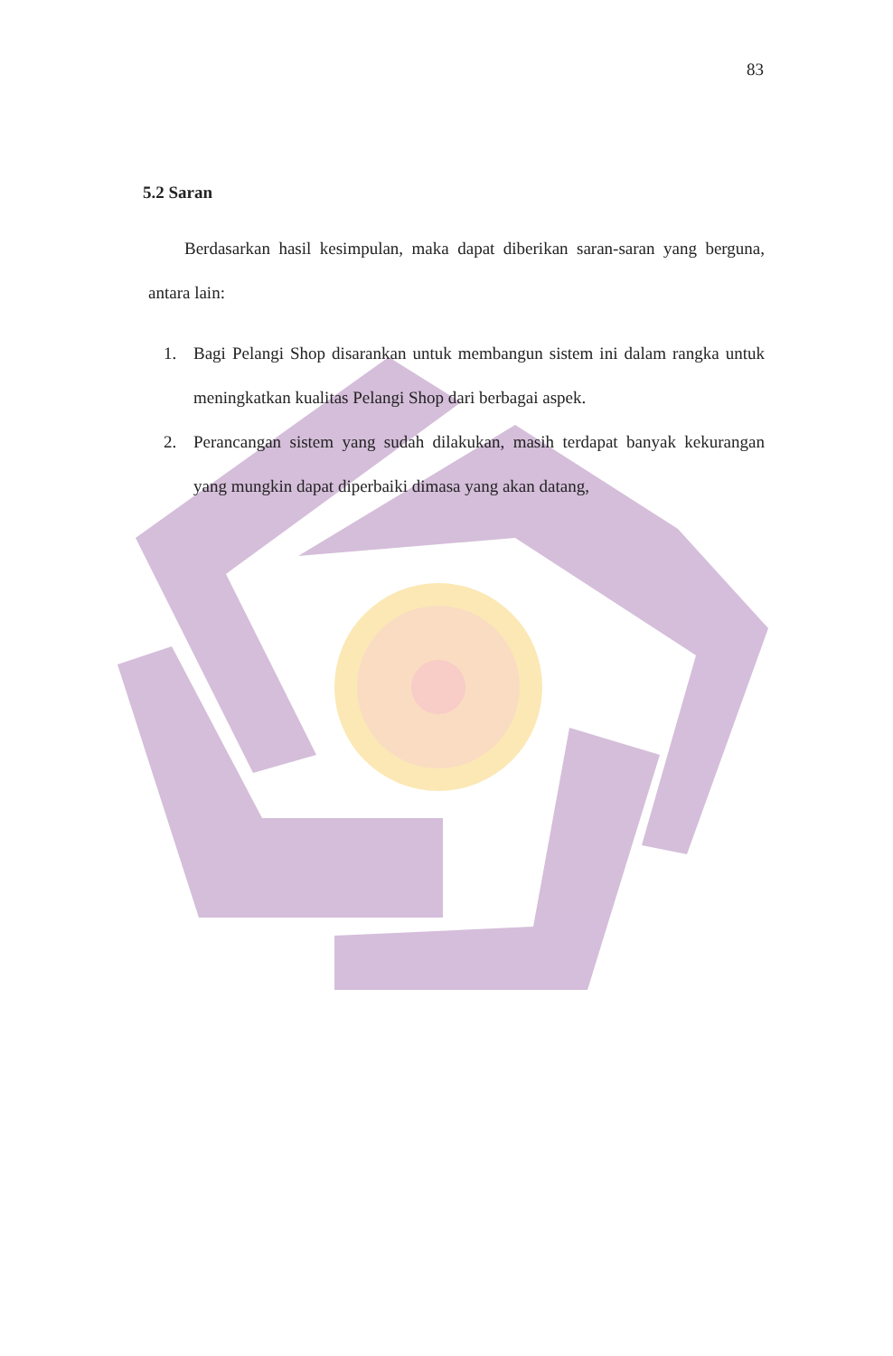83
5.2 Saran
Berdasarkan hasil kesimpulan, maka dapat diberikan saran-saran yang berguna, antara lain:
1. Bagi Pelangi Shop disarankan untuk membangun sistem ini dalam rangka untuk meningkatkan kualitas Pelangi Shop dari berbagai aspek.
2. Perancangan sistem yang sudah dilakukan, masih terdapat banyak kekurangan yang mungkin dapat diperbaiki dimasa yang akan datang,